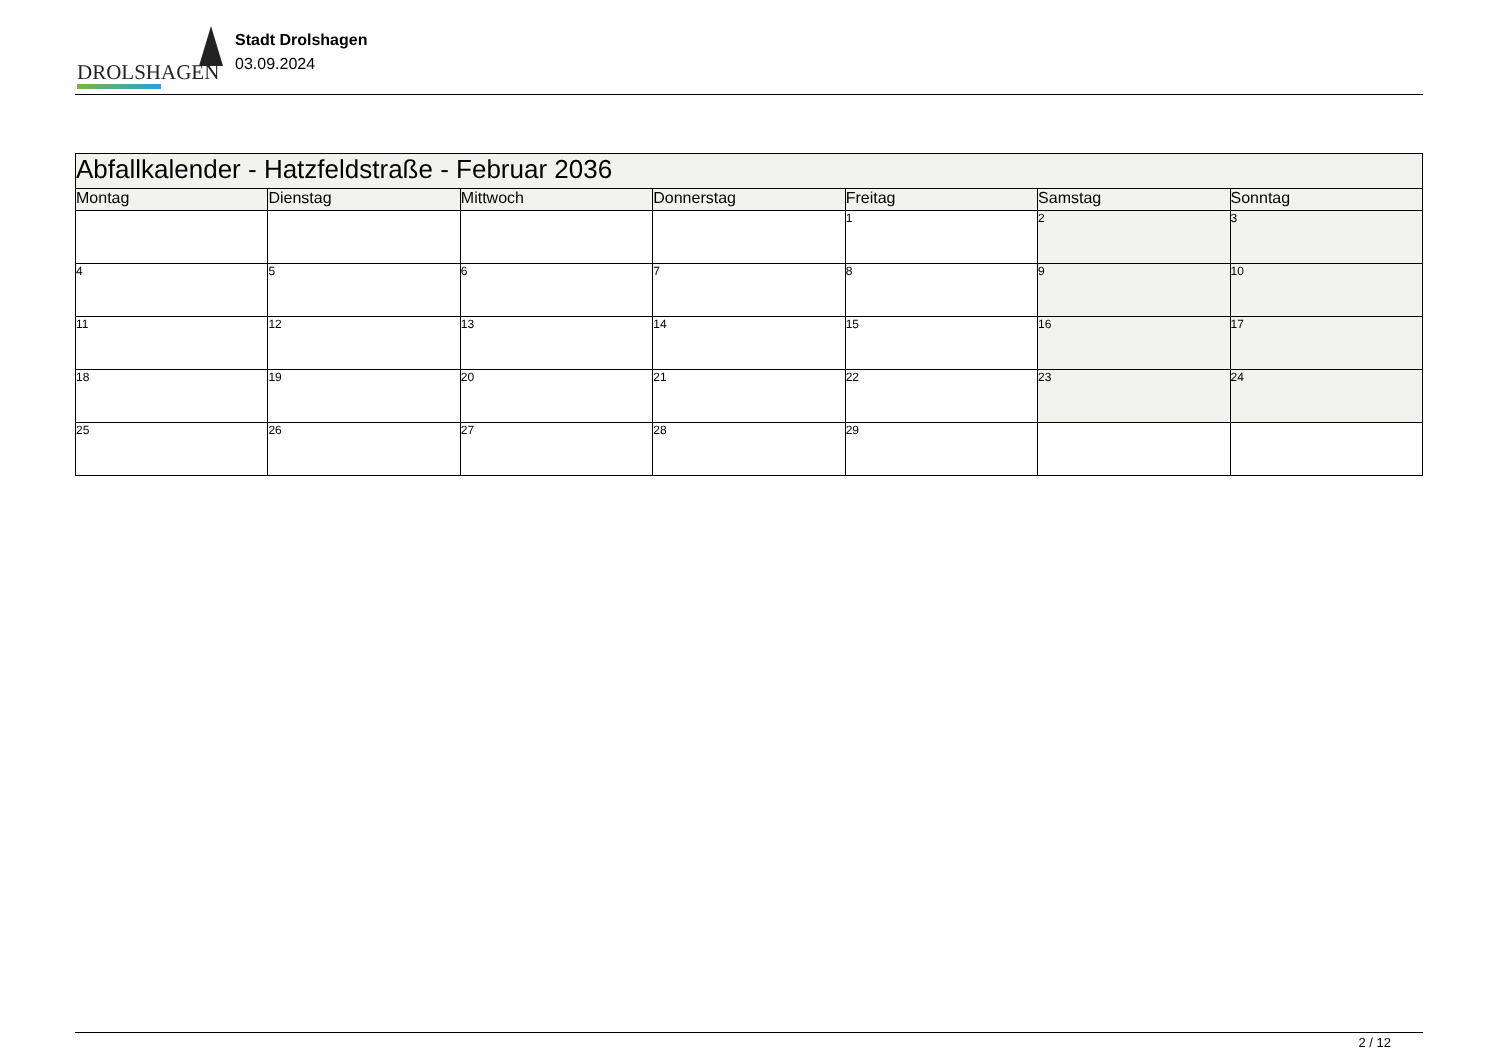DROLSHAGEN
Stadt Drolshagen
03.09.2024
| Abfallkalender - Hatzfeldstraße - Februar 2036 | | | | | | |
| --- | --- | --- | --- | --- | --- | --- |
| Montag | Dienstag | Mittwoch | Donnerstag | Freitag | Samstag | Sonntag |
| | | | | 1 | 2 | 3 |
| 4 | 5 | 6 | 7 | 8 | 9 | 10 |
| 11 | 12 | 13 | 14 | 15 | 16 | 17 |
| 18 | 19 | 20 | 21 | 22 | 23 | 24 |
| 25 | 26 | 27 | 28 | 29 | | |
2 / 12